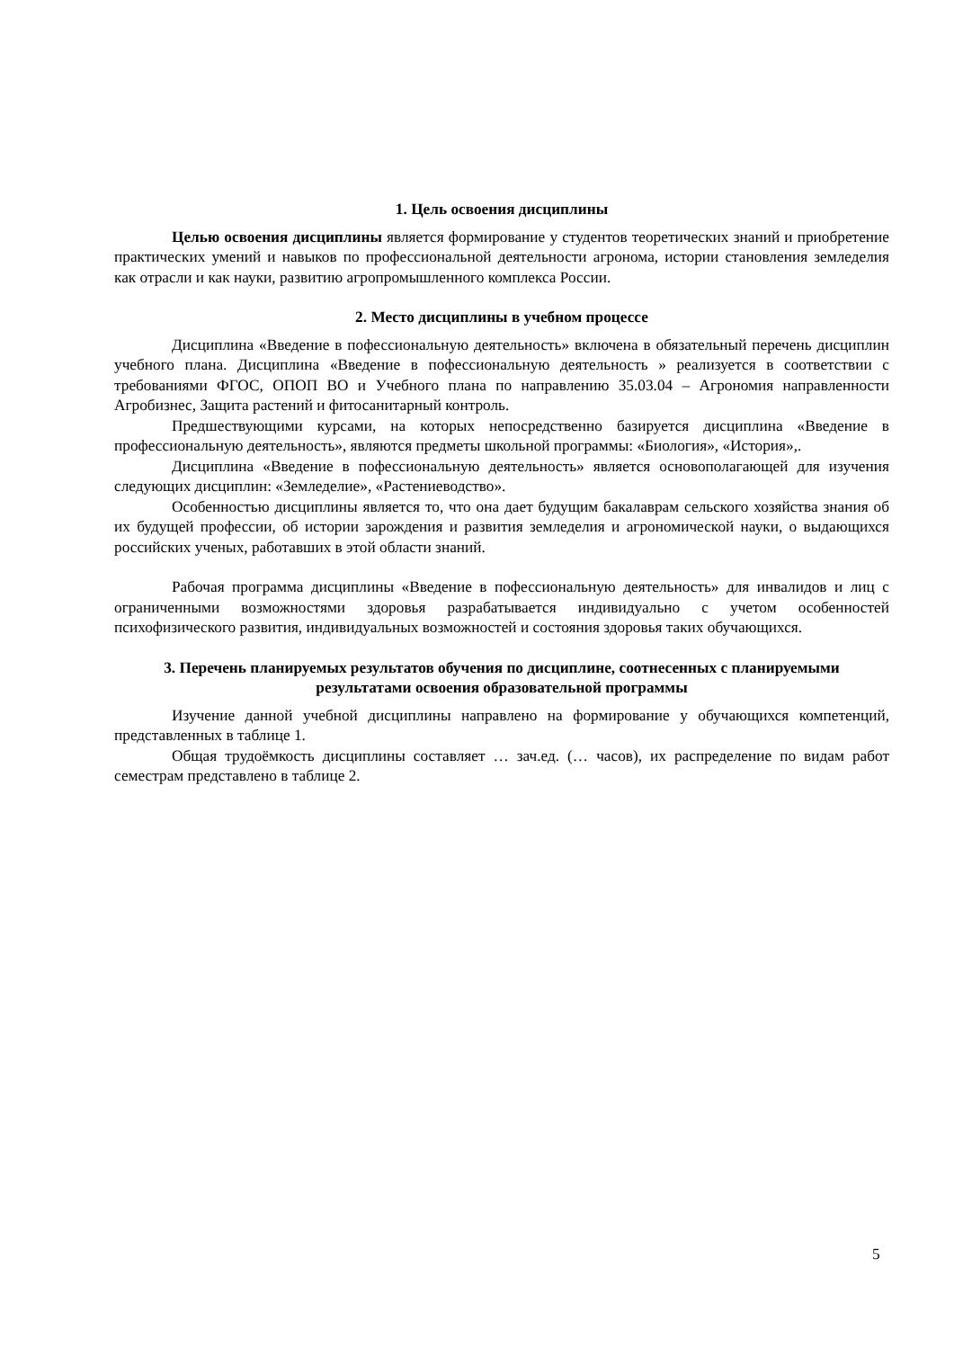1. Цель освоения дисциплины
Целью освоения дисциплины является формирование у студентов теоретических знаний и приобретение практических умений и навыков по профессиональной деятельности агронома, истории становления земледелия как отрасли и как науки, развитию агропромышленного комплекса России.
2. Место дисциплины в учебном процессе
Дисциплина «Введение в пофессиональную деятельность» включена в обязательный перечень дисциплин учебного плана. Дисциплина «Введение в пофессиональную деятельность » реализуется в соответствии с требованиями ФГОС, ОПОП ВО и Учебного плана по направлению 35.03.04 – Агрономия направленности Агробизнес, Защита растений и фитосанитарный контроль.
Предшествующими курсами, на которых непосредственно базируется дисциплина «Введение в профессиональную деятельность», являются предметы школьной программы: «Биология», «История»,.
Дисциплина «Введение в пофессиональную деятельность» является основополагающей для изучения следующих дисциплин: «Земледелие», «Растениеводство».
Особенностью дисциплины является то, что она дает будущим бакалаврам сельского хозяйства знания об их будущей профессии, об истории зарождения и развития земледелия и агрономической науки, о выдающихся российских ученых, работавших в этой области знаний.
Рабочая программа дисциплины «Введение в пофессиональную деятельность» для инвалидов и лиц с ограниченными возможностями здоровья разрабатывается индивидуально с учетом особенностей психофизического развития, индивидуальных возможностей и состояния здоровья таких обучающихся.
3. Перечень планируемых результатов обучения по дисциплине, соотнесенных с планируемыми результатами освоения образовательной программы
Изучение данной учебной дисциплины направлено на формирование у обучающихся компетенций, представленных в таблице 1.
Общая трудоёмкость дисциплины составляет … зач.ед. (… часов), их распределение по видам работ семестрам представлено в таблице 2.
5